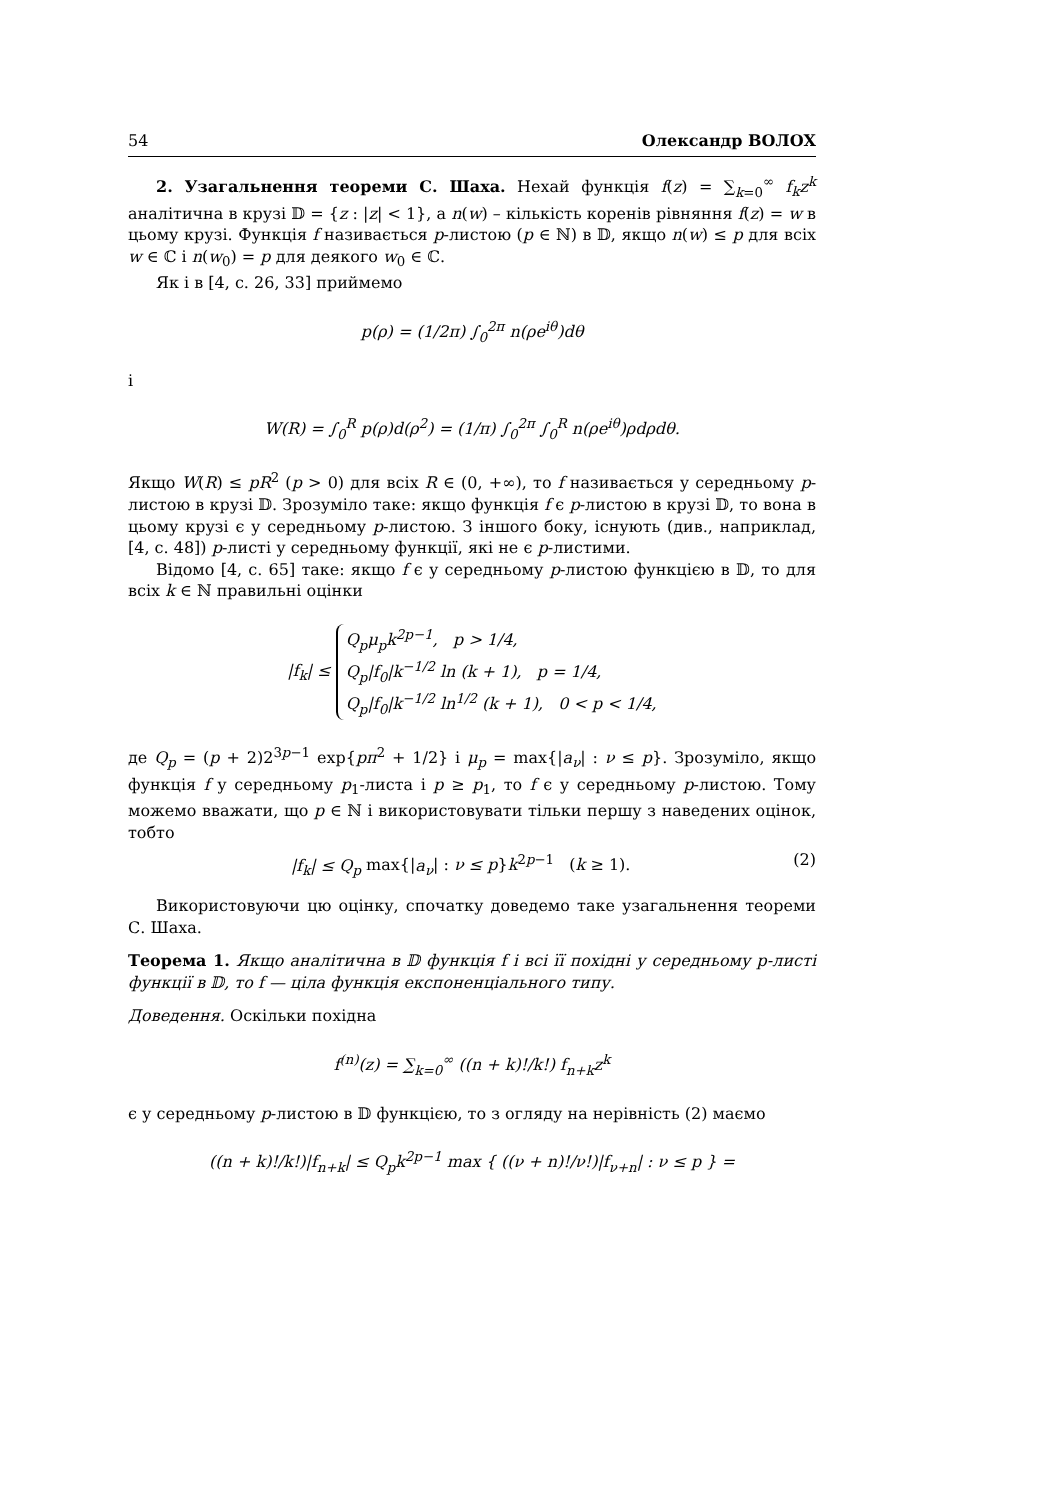54 Олександр ВОЛОХ
2. Узагальнення теореми С. Шаха. Нехай функція f(z) = ∑<sub>k=0</sub><sup>∞</sup> f<sub>k</sub>z<sup>k</sup> аналітична в крузі 𝔻 = {z : |z| < 1}, а n(w) – кількість коренів рівняння f(z) = w в цьому крузі. Функція f називається p-листою (p ∈ ℕ) в 𝔻, якщо n(w) ≤ p для всіх w ∈ ℂ і n(w<sub>0</sub>) = p для деякого w<sub>0</sub> ∈ ℂ.
Як і в [4, с. 26, 33] приймемо
p(ρ) = (1/2π) ∫<sub>0</sub><sup>2π</sup> n(ρe<sup>iθ</sup>)dθ
і
W(R) = ∫<sub>0</sub><sup>R</sup> p(ρ)d(ρ<sup>2</sup>) = (1/π) ∫<sub>0</sub><sup>2π</sup> ∫<sub>0</sub><sup>R</sup> n(ρe<sup>iθ</sup>)ρdρdθ.
Якщо W(R) ≤ pR<sup>2</sup> (p > 0) для всіх R ∈ (0, +∞), то f називається у середньому p-листою в крузі 𝔻. Зрозуміло таке: якщо функція f є p-листою в крузі 𝔻, то вона в цьому крузі є у середньому p-листою. З іншого боку, існують (див., наприклад, [4, с. 48]) p-листі у середньому функції, які не є p-листими.
Відомо [4, с. 65] таке: якщо f є у середньому p-листою функцією в 𝔻, то для всіх k ∈ ℕ правильні оцінки
|f<sub>k</sub>| ≤ Q<sub>p</sub>μ<sub>p</sub>k<sup>2p−1</sup>, p > 1/4,
Q<sub>p</sub>|f<sub>0</sub>|k<sup>−1/2</sup> ln (k + 1), p = 1/4,
Q<sub>p</sub>|f<sub>0</sub>|k<sup>−1/2</sup> ln<sup>1/2</sup> (k + 1), 0 < p < 1/4,
де Q<sub>p</sub> = (p + 2)2<sup>3p−1</sup> exp{pπ<sup>2</sup> + 1/2} і μ<sub>p</sub> = max{|a<sub>ν</sub>| : ν ≤ p}. Зрозуміло, якщо функція f у середньому p<sub>1</sub>-листа і p ≥ p<sub>1</sub>, то f є у середньому p-листою. Тому можемо вважати, що p ∈ ℕ і використовувати тільки першу з наведених оцінок, тобто
|f<sub>k</sub>| ≤ Q<sub>p</sub> max{|a<sub>ν</sub>| : ν ≤ p}k<sup>2p−1</sup> (k ≥ 1). (2)
Використовуючи цю оцінку, спочатку доведемо таке узагальнення теореми С. Шаха.
Теорема 1. Якщо аналітична в 𝔻 функція f і всі її похідні у середньому p-листі функції в 𝔻, то f — ціла функція експоненціального типу.
Доведення. Оскільки похідна
f<sup>(n)</sup>(z) = ∑<sub>k=0</sub><sup>∞</sup> ((n + k)!/k!) f<sub>n+k</sub>z<sup>k</sup>
є у середньому p-листою в 𝔻 функцією, то з огляду на нерівність (2) маємо
((n + k)!/k!)|f<sub>n+k</sub>| ≤ Q<sub>p</sub>k<sup>2p−1</sup> max { ((ν + n)!/ν!)|f<sub>ν+n</sub>| : ν ≤ p } =